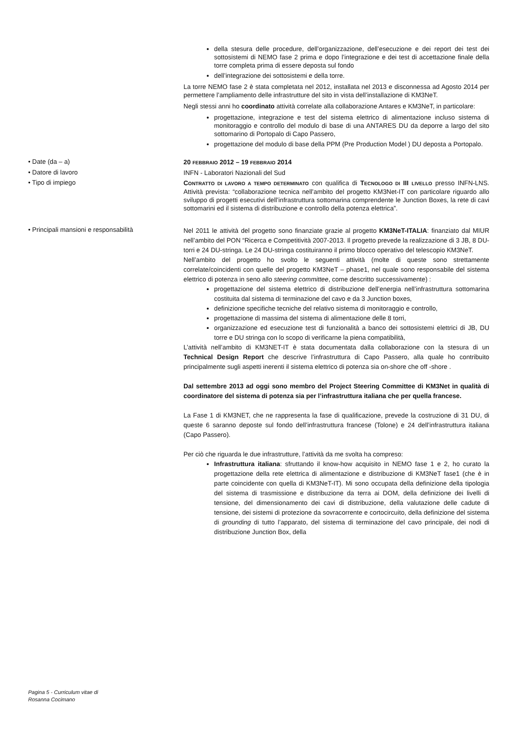della stesura delle procedure, dell’organizzazione, dell’esecuzione e dei report dei test dei sottosistemi di NEMO fase 2 prima e dopo l’integrazione e dei test di accettazione finale della torre completa prima di essere deposta sul fondo
dell’integrazione dei sottosistemi e della torre.
La torre NEMO fase 2 è stata completata nel 2012, installata nel 2013 e disconnessa ad Agosto 2014 per permettere l’ampliamento delle infrastrutture del sito in vista dell’installazione di KM3NeT.
Negli stessi anni ho coordinato attività correlate alla collaborazione Antares e KM3NeT, in particolare:
progettazione, integrazione e test del sistema elettrico di alimentazione incluso sistema di monitoraggio e controllo del modulo di base di una ANTARES DU da deporre a largo del sito sottomarino di Portopalo di Capo Passero,
progettazione del modulo di base della PPM (Pre Production Model ) DU deposta a Portopalo.
• Date (da – a)
20 FEBBRAIO 2012 – 19 FEBBRAIO 2014
• Datore di lavoro
INFN - Laboratori Nazionali del Sud
• Tipo di impiego
CONTRATTO DI LAVORO A TEMPO DETERMINATO con qualifica di TECNOLOGO DI III LIVELLO presso INFN-LNS. Attività prevista: “collaborazione tecnica nell’ambito del progetto KM3Net-IT con particolare riguardo allo sviluppo di progetti esecutivi dell’infrastruttura sottomarina comprendente le Junction Boxes, la rete di cavi sottomarini ed il sistema di distribuzione e controllo della potenza elettrica”.
• Principali mansioni e responsabilità
Nel 2011 le attività del progetto sono finanziate grazie al progetto KM3NeT-ITALIA: finanziato dal MIUR nell’ambito del PON “Ricerca e Competitività 2007-2013. Il progetto prevede la realizzazione di 3 JB, 8 DU-torri e 24 DU-stringa. Le 24 DU-stringa costituiranno il primo blocco operativo del telescopio KM3NeT.
Nell’ambito del progetto ho svolto le seguenti attività (molte di queste sono strettamente correlate/coincidenti con quelle del progetto KM3NeT – phase1, nel quale sono responsabile del sistema elettrico di potenza in seno allo steering committee, come descritto successivamente) :
progettazione del sistema elettrico di distribuzione dell’energia nell’infrastruttura sottomarina costituita dal sistema di terminazione del cavo e da 3 Junction boxes,
definizione specifiche tecniche del relativo sistema di monitoraggio e controllo,
progettazione di massima del sistema di alimentazione delle 8 torri,
organizzazione ed esecuzione test di funzionalità a banco dei sottosistemi elettrici di JB, DU torre e DU stringa con lo scopo di verificarne la piena compatibilità,
L’attività nell’ambito di KM3NET-IT è stata documentata dalla collaborazione con la stesura di un Technical Design Report che descrive l’infrastruttura di Capo Passero, alla quale ho contribuito principalmente sugli aspetti inerenti il sistema elettrico di potenza sia on-shore che off -shore .
Dal settembre 2013 ad oggi sono membro del Project Steering Committee di KM3Net in qualità di coordinatore del sistema di potenza sia per l’infrastruttura italiana che per quella francese.
La Fase 1 di KM3NET, che ne rappresenta la fase di qualificazione, prevede la costruzione di 31 DU, di queste 6 saranno deposte sul fondo dell’infrastruttura francese (Tolone) e 24 dell’infrastruttura italiana (Capo Passero).
Per ciò che riguarda le due infrastrutture, l’attività da me svolta ha compreso:
Infrastruttura italiana: sfruttando il know-how acquisito in NEMO fase 1 e 2, ho curato la progettazione della rete elettrica di alimentazione e distribuzione di KM3NeT fase1 (che è in parte coincidente con quella di KM3NeT-IT). Mi sono occupata della definizione della tipologia del sistema di trasmissione e distribuzione da terra ai DOM, della definizione dei livelli di tensione, del dimensionamento dei cavi di distribuzione, della valutazione delle cadute di tensione, dei sistemi di protezione da sovracorrente e cortocircuito, della definizione del sistema di grounding di tutto l’apparato, del sistema di terminazione del cavo principale, dei nodi di distribuzione Junction Box, della
Pagina 5 - Curriculum vitae di
Rosanna Cocimano